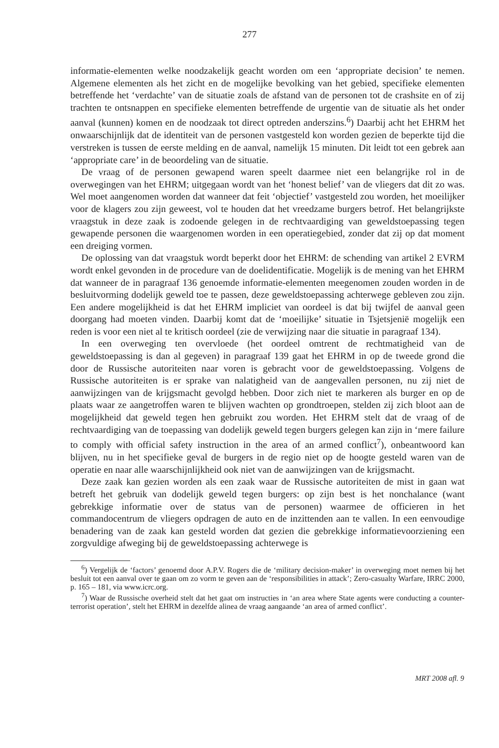277
informatie-elementen welke noodzakelijk geacht worden om een ‘appropriate decision’ te nemen. Algemene elementen als het zicht en de mogelijke bevolking van het gebied, specifieke elementen betreffende het ‘verdachte’ van de situatie zoals de afstand van de personen tot de crashsite en of zij trachten te ontsnappen en specifieke elementen betreffende de urgentie van de situatie als het onder aanval (kunnen) komen en de noodzaak tot direct optreden anderszins.<sup>6</sup>) Daarbij acht het EHRM het onwaarschijnlijk dat de identiteit van de personen vastgesteld kon worden gezien de beperkte tijd die verstreken is tussen de eerste melding en de aanval, namelijk 15 minuten. Dit leidt tot een gebrek aan ‘appropriate care’ in de beoordeling van de situatie.
De vraag of de personen gewapend waren speelt daarmee niet een belangrijke rol in de overwegingen van het EHRM; uitgegaan wordt van het ‘honest belief’ van de vliegers dat dit zo was. Wel moet aangenomen worden dat wanneer dat feit ‘objectief’ vastgesteld zou worden, het moeilijker voor de klagers zou zijn geweest, vol te houden dat het vreedzame burgers betrof. Het belangrijkste vraagstuk in deze zaak is zodoende gelegen in de rechtvaardiging van geweldstoepassing tegen gewapende personen die waargenomen worden in een operatiegebied, zonder dat zij op dat moment een dreiging vormen.
De oplossing van dat vraagstuk wordt beperkt door het EHRM: de schending van artikel 2 EVRM wordt enkel gevonden in de procedure van de doelidentificatie. Mogelijk is de mening van het EHRM dat wanneer de in paragraaf 136 genoemde informatie-elementen meegenomen zouden worden in de besluitvorming dodelijk geweld toe te passen, deze geweldstoepassing achterwege gebleven zou zijn. Een andere mogelijkheid is dat het EHRM impliciet van oordeel is dat bij twijfel de aanval geen doorgang had moeten vinden. Daarbij komt dat de ‘moeilijke’ situatie in Tsjetsjenië mogelijk een reden is voor een niet al te kritisch oordeel (zie de verwijzing naar die situatie in paragraaf 134).
In een overweging ten overvloede (het oordeel omtrent de rechtmatigheid van de geweldstoepassing is dan al gegeven) in paragraaf 139 gaat het EHRM in op de tweede grond die door de Russische autoriteiten naar voren is gebracht voor de geweldstoepassing. Volgens de Russische autoriteiten is er sprake van nalatigheid van de aangevallen personen, nu zij niet de aanwijzingen van de krijgsmacht gevolgd hebben. Door zich niet te markeren als burger en op de plaats waar ze aangetroffen waren te blijven wachten op grondtroepen, stelden zij zich bloot aan de mogelijkheid dat geweld tegen hen gebruikt zou worden. Het EHRM stelt dat de vraag of de rechtvaardiging van de toepassing van dodelijk geweld tegen burgers gelegen kan zijn in ‘mere failure to comply with official safety instruction in the area of an armed conflict<sup>7</sup>), onbeantwoord kan blijven, nu in het specifieke geval de burgers in de regio niet op de hoogte gesteld waren van de operatie en naar alle waarschijnlijkheid ook niet van de aanwijzingen van de krijgsmacht.
Deze zaak kan gezien worden als een zaak waar de Russische autoriteiten de mist in gaan wat betreft het gebruik van dodelijk geweld tegen burgers: op zijn best is het nonchalance (want gebrekkige informatie over de status van de personen) waarmee de officieren in het commandocentrum de vliegers opdragen de auto en de inzittenden aan te vallen. In een eenvoudige benadering van de zaak kan gesteld worden dat gezien die gebrekkige informatievoorziening een zorgvuldige afweging bij de geweldstoepassing achterwege is
<sup>6</sup>) Vergelijk de ‘factors’ genoemd door A.P.V. Rogers die de ‘military decision-maker’ in overweging moet nemen bij het besluit tot een aanval over te gaan om zo vorm te geven aan de ‘responsibilities in attack’; Zero-casualty Warfare, IRRC 2000, p. 165 – 181, via www.icrc.org.
<sup>7</sup>) Waar de Russische overheid stelt dat het gaat om instructies in ‘an area where State agents were conducting a counter-terrorist operation’, stelt het EHRM in dezelfde alinea de vraag aangaande ‘an area of armed conflict’.
MRT 2008 afl. 9